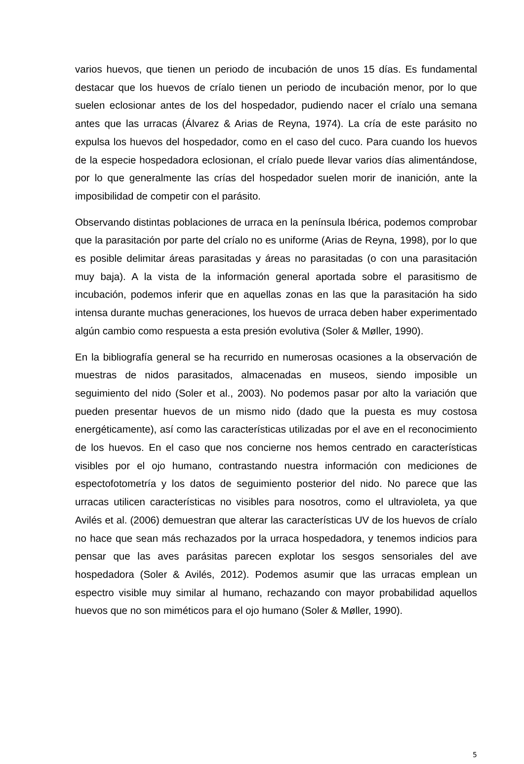varios huevos, que tienen un periodo de incubación de unos 15 días. Es fundamental destacar que los huevos de críalo tienen un periodo de incubación menor, por lo que suelen eclosionar antes de los del hospedador, pudiendo nacer el críalo una semana antes que las urracas (Álvarez & Arias de Reyna, 1974). La cría de este parásito no expulsa los huevos del hospedador, como en el caso del cuco. Para cuando los huevos de la especie hospedadora eclosionan, el críalo puede llevar varios días alimentándose, por lo que generalmente las crías del hospedador suelen morir de inanición, ante la imposibilidad de competir con el parásito.
Observando distintas poblaciones de urraca en la península Ibérica, podemos comprobar que la parasitación por parte del críalo no es uniforme (Arias de Reyna, 1998), por lo que es posible delimitar áreas parasitadas y áreas no parasitadas (o con una parasitación muy baja). A la vista de la información general aportada sobre el parasitismo de incubación, podemos inferir que en aquellas zonas en las que la parasitación ha sido intensa durante muchas generaciones, los huevos de urraca deben haber experimentado algún cambio como respuesta a esta presión evolutiva (Soler & Møller, 1990).
En la bibliografía general se ha recurrido en numerosas ocasiones a la observación de muestras de nidos parasitados, almacenadas en museos, siendo imposible un seguimiento del nido (Soler et al., 2003). No podemos pasar por alto la variación que pueden presentar huevos de un mismo nido (dado que la puesta es muy costosa energéticamente), así como las características utilizadas por el ave en el reconocimiento de los huevos. En el caso que nos concierne nos hemos centrado en características visibles por el ojo humano, contrastando nuestra información con mediciones de espectofotometría y los datos de seguimiento posterior del nido. No parece que las urracas utilicen características no visibles para nosotros, como el ultravioleta, ya que Avilés et al. (2006) demuestran que alterar las características UV de los huevos de críalo no hace que sean más rechazados por la urraca hospedadora, y tenemos indicios para pensar que las aves parásitas parecen explotar los sesgos sensoriales del ave hospedadora (Soler & Avilés, 2012). Podemos asumir que las urracas emplean un espectro visible muy similar al humano, rechazando con mayor probabilidad aquellos huevos que no son miméticos para el ojo humano (Soler & Møller, 1990).
5